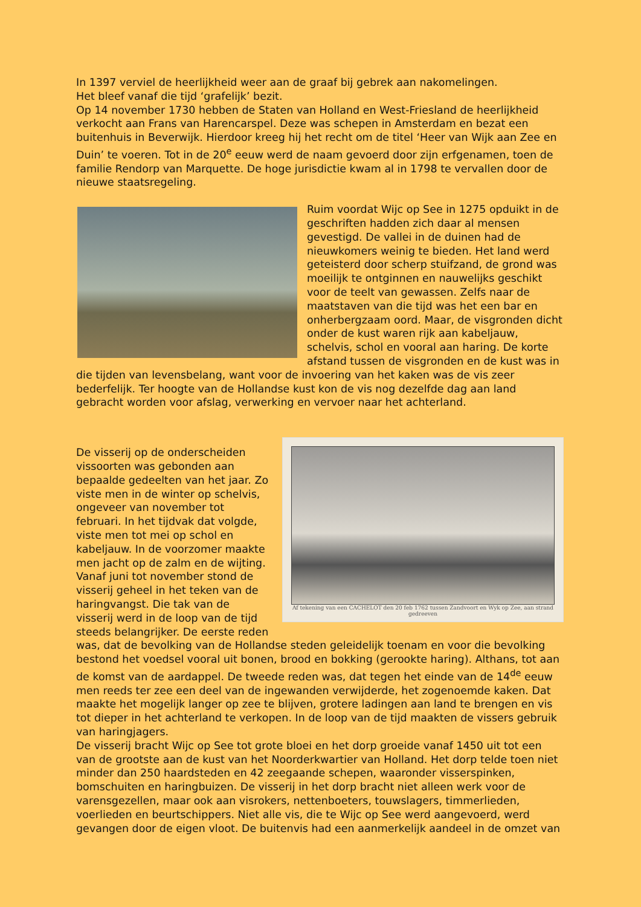In 1397 verviel de heerlijkheid weer aan de graaf bij gebrek aan nakomelingen.
Het bleef vanaf die tijd ‘grafelijk’ bezit.
Op 14 november 1730 hebben de Staten van Holland en West-Friesland de heerlijkheid verkocht aan Frans van Harencarspel. Deze was schepen in Amsterdam en bezat een buitenhuis in Beverwijk. Hierdoor kreeg hij het recht om de titel ‘Heer van Wijk aan Zee en Duin’ te voeren. Tot in de 20<sup>e</sup> eeuw werd de naam gevoerd door zijn erfgenamen, toen de familie Rendorp van Marquette. De hoge jurisdictie kwam al in 1798 te vervallen door de nieuwe staatsregeling.
Ruim voordat Wijc op See in 1275 opduikt in de geschriften hadden zich daar al mensen gevestigd. De vallei in de duinen had de nieuwkomers weinig te bieden. Het land werd geteisterd door scherp stuifzand, de grond was moeilijk te ontginnen en nauwelijks geschikt voor de teelt van gewassen. Zelfs naar de maatstaven van die tijd was het een bar en onherbergzaam oord. Maar, de visgronden dicht onder de kust waren rijk aan kabeljauw, schelvis, schol en vooral aan haring. De korte afstand tussen de visgronden en de kust was in die tijden van levensbelang, want voor de invoering van het kaken was de vis zeer bederfelijk. Ter hoogte van de Hollandse kust kon de vis nog dezelfde dag aan land gebracht worden voor afslag, verwerking en vervoer naar het achterland.
Af tekening van een CACHELOT den 20 feb 1762 tussen Zandvoort en Wyk op Zee, aan strand gedreeven
De visserij op de onderscheiden vissoorten was gebonden aan bepaalde gedeelten van het jaar. Zo viste men in de winter op schelvis, ongeveer van november tot februari. In het tijdvak dat volgde, viste men tot mei op schol en kabeljauw. In de voorzomer maakte men jacht op de zalm en de wijting. Vanaf juni tot november stond de visserij geheel in het teken van de haringvangst. Die tak van de visserij werd in de loop van de tijd steeds belangrijker. De eerste reden was, dat de bevolking van de Hollandse steden geleidelijk toenam en voor die bevolking bestond het voedsel vooral uit bonen, brood en bokking (gerookte haring). Althans, tot aan de komst van de aardappel. De tweede reden was, dat tegen het einde van de 14<sup>de</sup> eeuw men reeds ter zee een deel van de ingewanden verwijderde, het zogenoemde kaken. Dat maakte het mogelijk langer op zee te blijven, grotere ladingen aan land te brengen en vis tot dieper in het achterland te verkopen. In de loop van de tijd maakten de vissers gebruik van haringjagers.
De visserij bracht Wijc op See tot grote bloei en het dorp groeide vanaf 1450 uit tot een van de grootste aan de kust van het Noorderkwartier van Holland. Het dorp telde toen niet minder dan 250 haardsteden en 42 zeegaande schepen, waaronder visserspinken, bomschuiten en haringbuizen. De visserij in het dorp bracht niet alleen werk voor de varensgezellen, maar ook aan visrokers, nettenboeters, touwslagers, timmerlieden, voerlieden en beurtschippers. Niet alle vis, die te Wijc op See werd aangevoerd, werd gevangen door de eigen vloot. De buitenvis had een aanmerkelijk aandeel in de omzet van